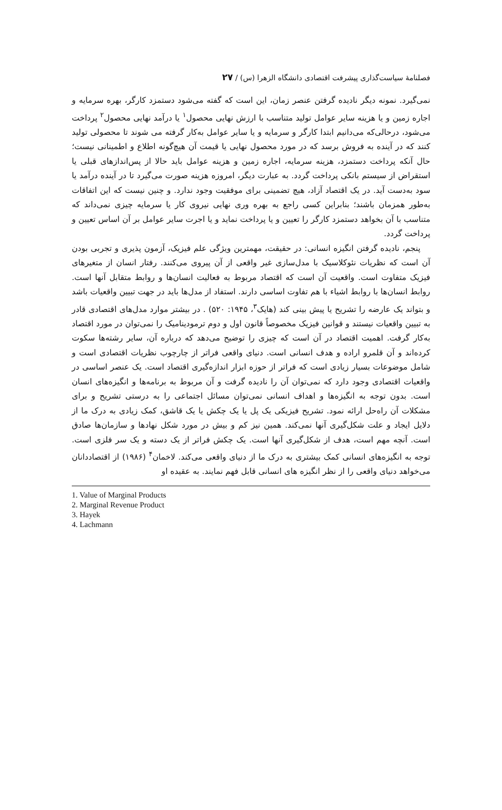فصلنامهٔ سیاست‌گذاری پیشرفت اقتصادی دانشگاه الزهرا (س) / ۲۷
نمی‌گیرد. نمونه دیگر نادیده گرفتن عنصر زمان، این است که گفته می‌شود دستمزد کارگر، بهره سرمایه و اجاره زمین و یا هزینه سایر عوامل تولید متناسب با ارزش نهایی محصول<sup>۱</sup> یا درآمد نهایی محصول<sup>۲</sup> پرداخت می‌شود، درحالی‌که می‌دانیم ابتدا کارگر و سرمایه و یا سایر عوامل به‌کار گرفته می شوند تا محصولی تولید کنند که در آینده به فروش برسد که در مورد محصول نهایی یا قیمت آن هیچ‌گونه اطلاع و اطمینانی نیست؛ حال آنکه پرداخت دستمزد، هزینه سرمایه، اجاره زمین و هزینه عوامل باید حالا از پس‌اندازهای قبلی یا استقراض از سیستم بانکی پرداخت گردد. به عبارت دیگر، امروزه هزینه صورت می‌گیرد تا در آینده درآمد یا سود به‌دست آید. در یک اقتصاد آزاد، هیچ تضمینی برای موفقیت وجود ندارد. و چنین نیست که این اتفاقات به‌طور همزمان باشند؛ بنابراین کسی راجع به بهره وری نهایی نیروی کار یا سرمایه چیزی نمی‌داند که متناسب با آن بخواهد دستمزد کارگر را تعیین و یا پرداخت نماید و یا اجرت سایر عوامل بر آن اساس تعیین و پرداخت گردد.
پنجم، نادیده گرفتن انگیزه انسانی: در حقیقت، مهمترین ویژگی علم فیزیک، آزمون پذیری و تجربی بودن آن است که نظریات نئوکلاسیک با مدل‌سازی غیر واقعی از آن پیروی می‌کنند. رفتار انسان از متغیرهای فیزیک متفاوت است. واقعیت آن است که اقتصاد مربوط به فعالیت انسان‌ها و روابط متقابل آنها است. روابط انسان‌ها با روابط اشیاء با هم تفاوت اساسی دارند. استفاد از مدل‌ها باید در جهت تبیین واقعیات باشد و بتواند یک عارضه را تشریح یا پیش بینی کند (هایک<sup>۳</sup>، ۱۹۴۵: ۵۲۰) . در بیشتر موارد مدل‌های اقتصادی قادر به تبیین واقعیات نیستند و قوانین فیزیک مخصوصاً قانون اول و دوم ترمودینامیک را نمی‌توان در مورد اقتصاد به‌کار گرفت. اهمیت اقتصاد در آن است که چیزی را توضیح می‌دهد که درباره آن، سایر رشته‌ها سکوت کرده‌اند و آن قلمرو اراده و هدف انسانی است. دنیای واقعی فراتر از چارچوب نظریات اقتصادی است و شامل موضوعات بسیار زیادی است که فراتر از حوزه ابزار اندازه‌گیری اقتصاد است. یک عنصر اساسی در واقعیات اقتصادی وجود دارد که نمی‌توان آن را نادیده گرفت و آن مربوط به برنامه‌ها و انگیزه‌های انسان است. بدون توجه به انگیزه‌ها و اهداف انسانی نمی‌توان مسائل اجتماعی را به درستی تشریح و برای مشکلات آن راه‌حل ارائه نمود. تشریح فیزیکی یک پل یا یک چکش یا یک قاشق، کمک زیادی به درک ما از دلایل ایجاد و علت شکل‌گیری آنها نمی‌کند. همین نیز کم و بیش در مورد شکل نهادها و سازمان‌ها صادق است. آنچه مهم است، هدف از شکل‌گیری آنها است. یک چکش فراتر از یک دسته و یک سر فلزی است. توجه به انگیزه‌های انسانی کمک بیشتری به درک ما از دنیای واقعی می‌کند. لاخمان<sup>۴</sup> (۱۹۸۶) از اقتصاددانان می‌خواهد دنیای واقعی را از نظر انگیزه های انسانی قابل فهم نمایند. به عقیده او
1. Value of Marginal Products
2. Marginal Revenue Product
3. Hayek
4. Lachmann